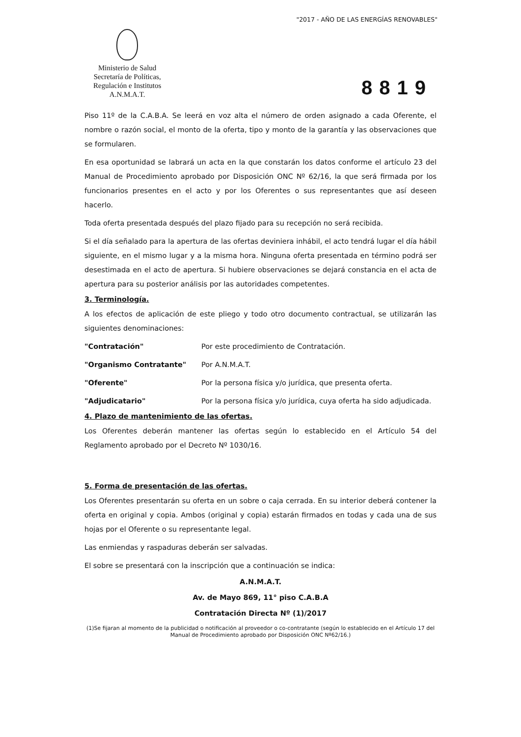"2017 - AÑO DE LAS ENERGÍAS RENOVABLES"
Ministerio de Salud
Secretaría de Políticas,
Regulación e Institutos
A.N.M.A.T.
8819
Piso 11º de la C.A.B.A. Se leerá en voz alta el número de orden asignado a cada Oferente, el nombre o razón social, el monto de la oferta, tipo y monto de la garantía y las observaciones que se formularen.
En esa oportunidad se labrará un acta en la que constarán los datos conforme el artículo 23 del Manual de Procedimiento aprobado por Disposición ONC Nº 62/16, la que será firmada por los funcionarios presentes en el acto y por los Oferentes o sus representantes que así deseen hacerlo.
Toda oferta presentada después del plazo fijado para su recepción no será recibida.
Si el día señalado para la apertura de las ofertas deviniera inhábil, el acto tendrá lugar el día hábil siguiente, en el mismo lugar y a la misma hora. Ninguna oferta presentada en término podrá ser desestimada en el acto de apertura. Si hubiere observaciones se dejará constancia en el acta de apertura para su posterior análisis por las autoridades competentes.
3. Terminología.
A los efectos de aplicación de este pliego y todo otro documento contractual, se utilizarán las siguientes denominaciones:
"Contratación" Por este procedimiento de Contratación.
"Organismo Contratante" Por A.N.M.A.T.
"Oferente" Por la persona física y/o jurídica, que presenta oferta.
"Adjudicatario" Por la persona física y/o jurídica, cuya oferta ha sido adjudicada.
4. Plazo de mantenimiento de las ofertas.
Los Oferentes deberán mantener las ofertas según lo establecido en el Artículo 54 del Reglamento aprobado por el Decreto Nº 1030/16.
5. Forma de presentación de las ofertas.
Los Oferentes presentarán su oferta en un sobre o caja cerrada. En su interior deberá contener la oferta en original y copia. Ambos (original y copia) estarán firmados en todas y cada una de sus hojas por el Oferente o su representante legal.
Las enmiendas y raspaduras deberán ser salvadas.
El sobre se presentará con la inscripción que a continuación se indica:
A.N.M.A.T.
Av. de Mayo 869, 11° piso C.A.B.A
Contratación Directa Nº (1)/2017
(1)Se fijaran al momento de la publicidad o notificación al proveedor o co-contratante (según lo establecido en el Artículo 17 del Manual de Procedimiento aprobado por Disposición ONC Nº62/16.)